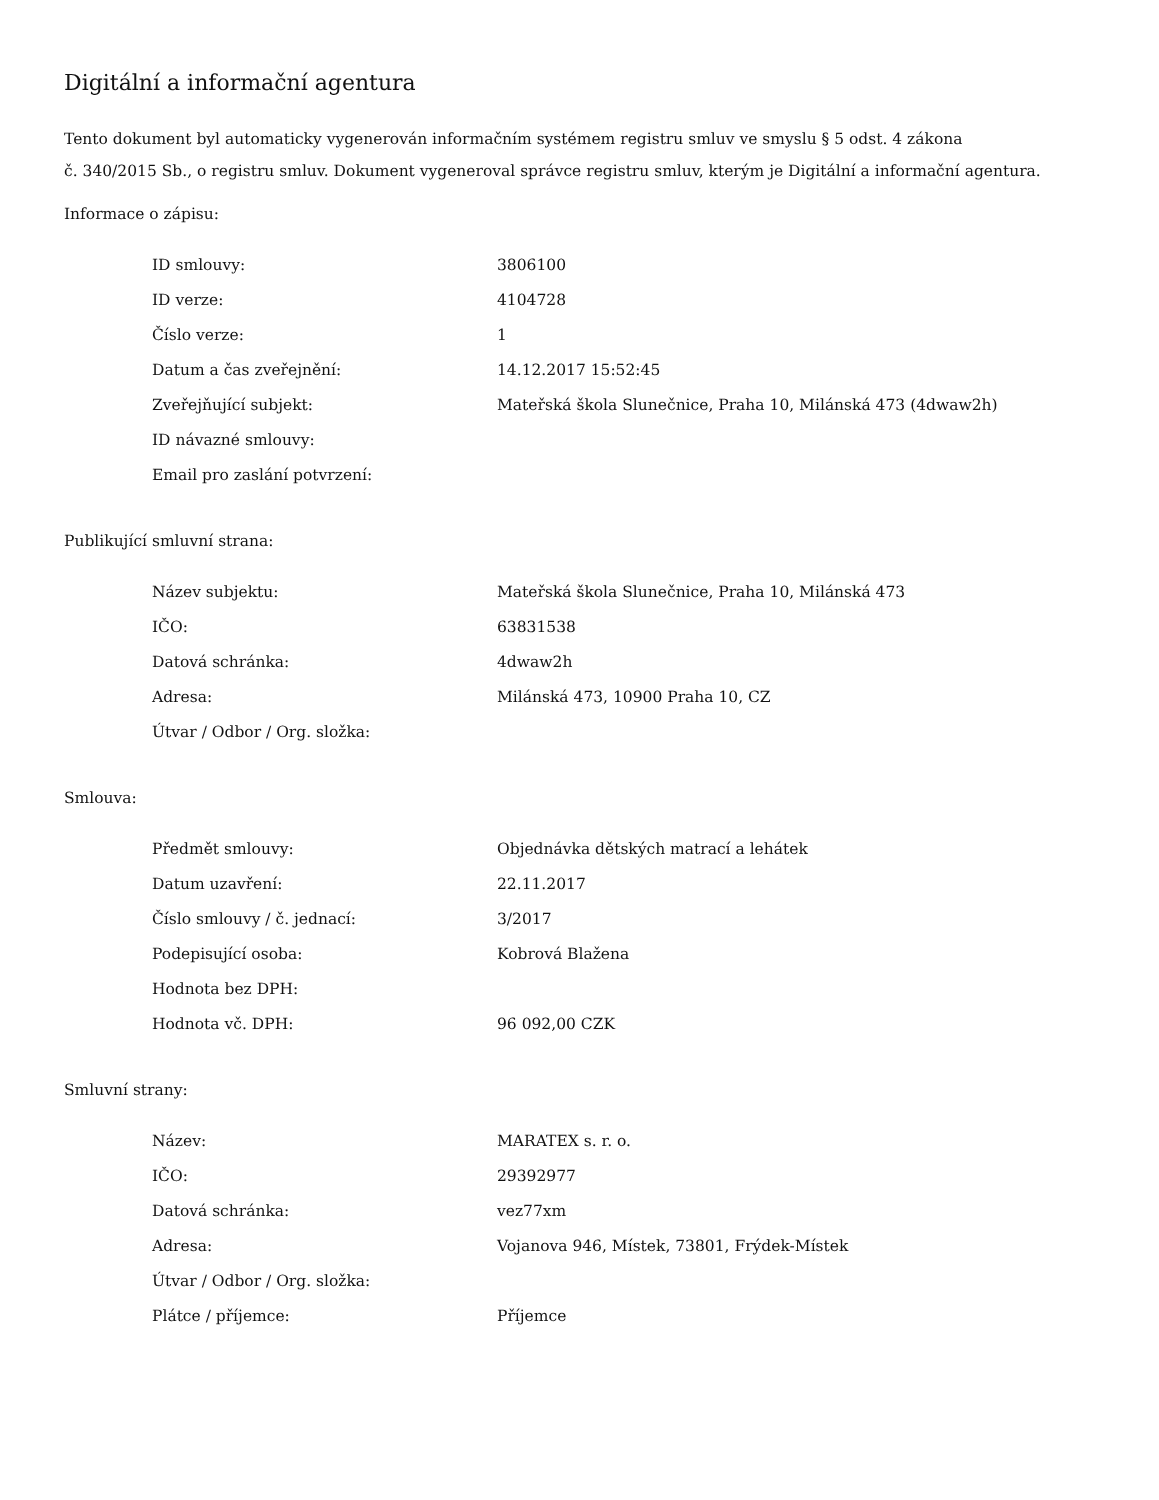Digitální a informační agentura
Tento dokument byl automaticky vygenerován informačním systémem registru smluv ve smyslu § 5 odst. 4 zákona
č. 340/2015 Sb., o registru smluv. Dokument vygeneroval správce registru smluv, kterým je Digitální a informační agentura.
Informace o zápisu:
| ID smlouvy: | 3806100 |
| ID verze: | 4104728 |
| Číslo verze: | 1 |
| Datum a čas zveřejnění: | 14.12.2017 15:52:45 |
| Zveřejňující subjekt: | Mateřská škola Slunečnice, Praha 10, Milánská 473 (4dwaw2h) |
| ID návazné smlouvy: | |
| Email pro zaslání potvrzení: | |
Publikující smluvní strana:
| Název subjektu: | Mateřská škola Slunečnice, Praha 10, Milánská 473 |
| IČO: | 63831538 |
| Datová schránka: | 4dwaw2h |
| Adresa: | Milánská 473, 10900 Praha 10, CZ |
| Útvar / Odbor / Org. složka: | |
Smlouva:
| Předmět smlouvy: | Objednávka dětských matrací a lehátek |
| Datum uzavření: | 22.11.2017 |
| Číslo smlouvy / č. jednací: | 3/2017 |
| Podepisující osoba: | Kobrová Blažena |
| Hodnota bez DPH: | |
| Hodnota vč. DPH: | 96 092,00 CZK |
Smluvní strany:
| Název: | MARATEX s. r. o. |
| IČO: | 29392977 |
| Datová schránka: | vez77xm |
| Adresa: | Vojanova 946, Místek, 73801, Frýdek-Místek |
| Útvar / Odbor / Org. složka: | |
| Plátce / příjemce: | Příjemce |